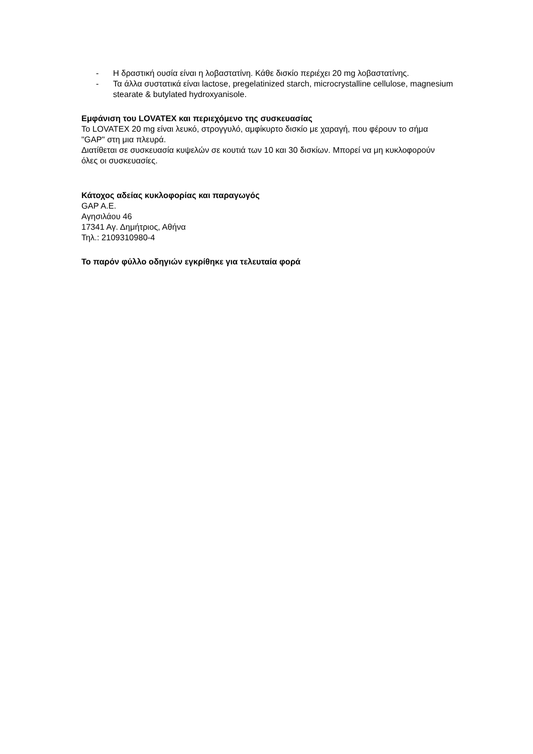- Η δραστική ουσία είναι η λοβαστατίνη. Κάθε δισκίο περιέχει 20 mg λοβαστατίνης.
- Τα άλλα συστατικά είναι lactose, pregelatinized starch, microcrystalline cellulose, magnesium stearate & butylated hydroxyanisole.
Εμφάνιση του LOVATEX και περιεχόμενο της συσκευασίας
Το LOVATEX 20 mg είναι λευκό, στρογγυλό, αμφίκυρτο δισκίο με χαραγή, που φέρουν το σήμα "GAP" στη μια πλευρά.
Διατίθεται σε συσκευασία κυψελών σε κουτιά των 10 και 30 δισκίων. Μπορεί να μη κυκλοφορούν όλες οι συσκευασίες.
Κάτοχος αδείας κυκλοφορίας και παραγωγός
GAP A.E.
Αγησιλάου 46
17341 Αγ. Δημήτριος, Αθήνα
Τηλ.: 2109310980-4
Το παρόν φύλλο οδηγιών εγκρίθηκε για τελευταία φορά